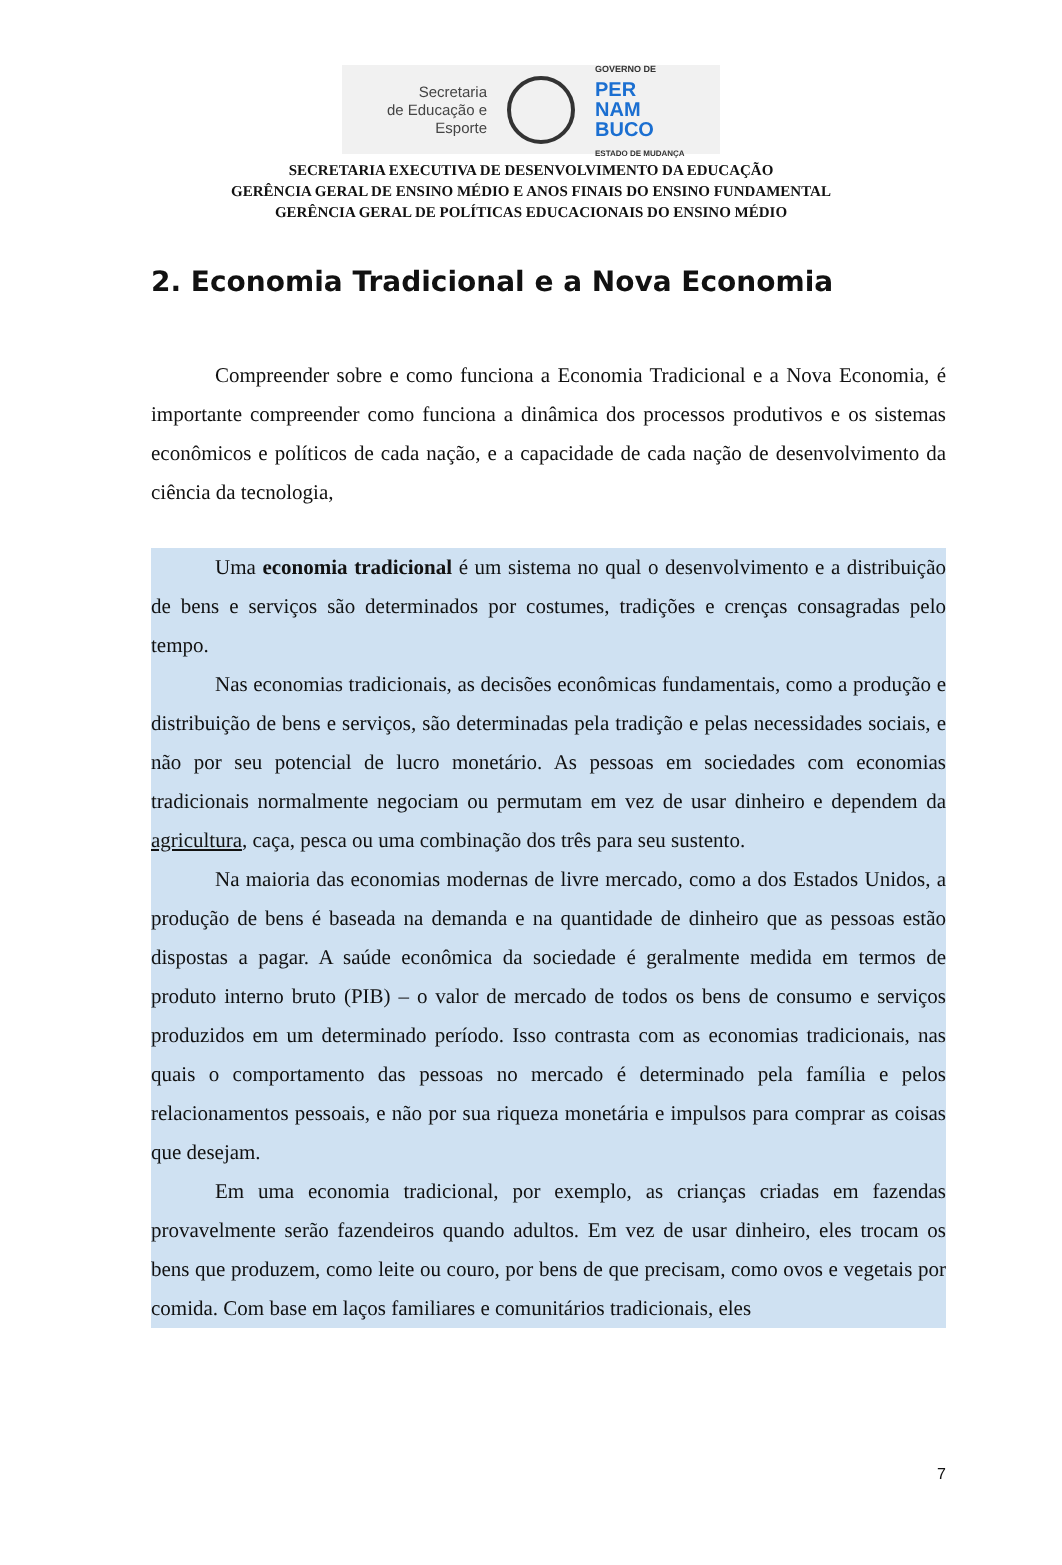Secretaria
de Educação e
Esporte
GOVERNO DE
PER
NAM
BUCO
ESTADO DE MUDANÇA
SECRETARIA EXECUTIVA DE DESENVOLVIMENTO DA EDUCAÇÃO
GERÊNCIA GERAL DE ENSINO MÉDIO E ANOS FINAIS DO ENSINO FUNDAMENTAL
GERÊNCIA GERAL DE POLÍTICAS EDUCACIONAIS DO ENSINO MÉDIO
2. Economia Tradicional e a Nova Economia
Compreender sobre e como funciona a Economia Tradicional e a Nova Economia, é importante compreender como funciona a dinâmica dos processos produtivos e os sistemas econômicos e políticos de cada nação, e a capacidade de cada nação de desenvolvimento da ciência da tecnologia,
Uma economia tradicional é um sistema no qual o desenvolvimento e a distribuição de bens e serviços são determinados por costumes, tradições e crenças consagradas pelo tempo.
Nas economias tradicionais, as decisões econômicas fundamentais, como a produção e distribuição de bens e serviços, são determinadas pela tradição e pelas necessidades sociais, e não por seu potencial de lucro monetário. As pessoas em sociedades com economias tradicionais normalmente negociam ou permutam em vez de usar dinheiro e dependem da agricultura, caça, pesca ou uma combinação dos três para seu sustento.
Na maioria das economias modernas de livre mercado, como a dos Estados Unidos, a produção de bens é baseada na demanda e na quantidade de dinheiro que as pessoas estão dispostas a pagar. A saúde econômica da sociedade é geralmente medida em termos de produto interno bruto (PIB) – o valor de mercado de todos os bens de consumo e serviços produzidos em um determinado período. Isso contrasta com as economias tradicionais, nas quais o comportamento das pessoas no mercado é determinado pela família e pelos relacionamentos pessoais, e não por sua riqueza monetária e impulsos para comprar as coisas que desejam.
Em uma economia tradicional, por exemplo, as crianças criadas em fazendas provavelmente serão fazendeiros quando adultos. Em vez de usar dinheiro, eles trocam os bens que produzem, como leite ou couro, por bens de que precisam, como ovos e vegetais por comida. Com base em laços familiares e comunitários tradicionais, eles
7